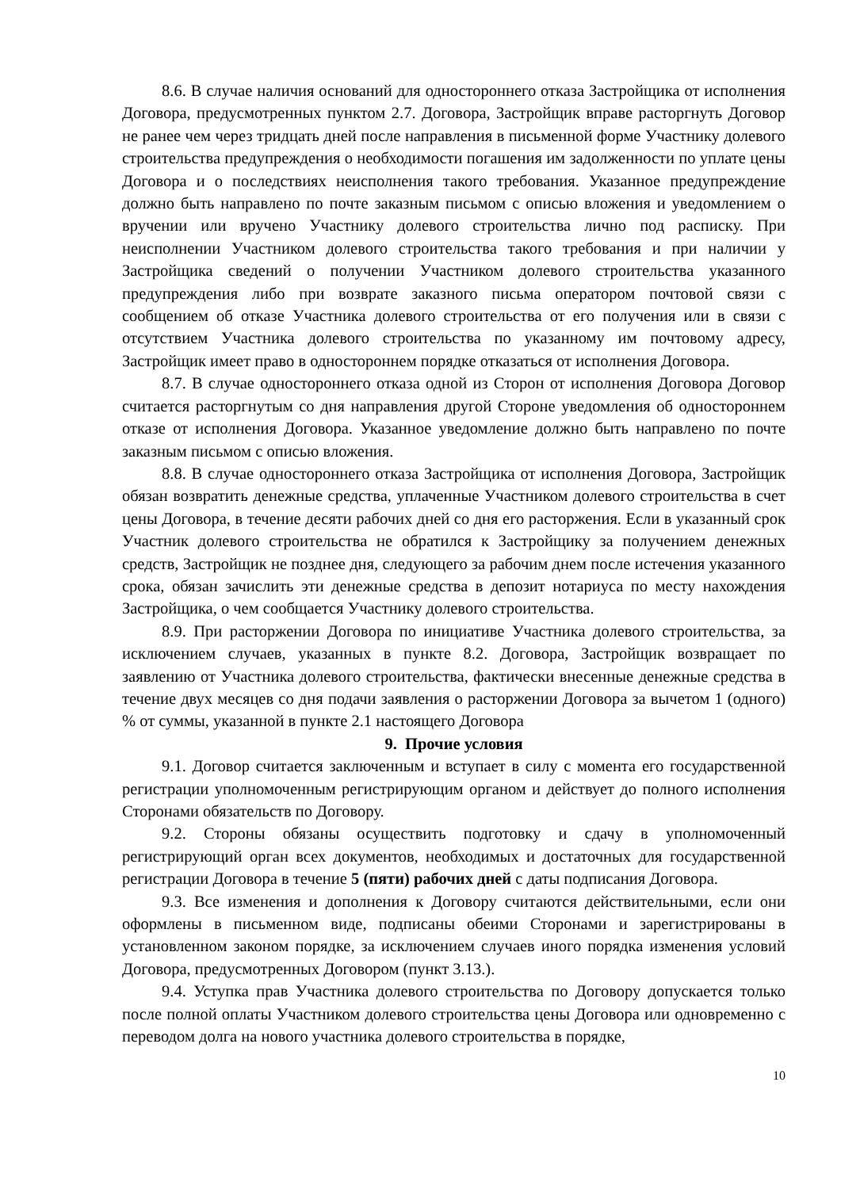8.6. В случае наличия оснований для одностороннего отказа Застройщика от исполнения Договора, предусмотренных пунктом 2.7. Договора, Застройщик вправе расторгнуть Договор не ранее чем через тридцать дней после направления в письменной форме Участнику долевого строительства предупреждения о необходимости погашения им задолженности по уплате цены Договора и о последствиях неисполнения такого требования. Указанное предупреждение должно быть направлено по почте заказным письмом с описью вложения и уведомлением о вручении или вручено Участнику долевого строительства лично под расписку. При неисполнении Участником долевого строительства такого требования и при наличии у Застройщика сведений о получении Участником долевого строительства указанного предупреждения либо при возврате заказного письма оператором почтовой связи с сообщением об отказе Участника долевого строительства от его получения или в связи с отсутствием Участника долевого строительства по указанному им почтовому адресу, Застройщик имеет право в одностороннем порядке отказаться от исполнения Договора.
8.7. В случае одностороннего отказа одной из Сторон от исполнения Договора Договор считается расторгнутым со дня направления другой Стороне уведомления об одностороннем отказе от исполнения Договора. Указанное уведомление должно быть направлено по почте заказным письмом с описью вложения.
8.8. В случае одностороннего отказа Застройщика от исполнения Договора, Застройщик обязан возвратить денежные средства, уплаченные Участником долевого строительства в счет цены Договора, в течение десяти рабочих дней со дня его расторжения. Если в указанный срок Участник долевого строительства не обратился к Застройщику за получением денежных средств, Застройщик не позднее дня, следующего за рабочим днем после истечения указанного срока, обязан зачислить эти денежные средства в депозит нотариуса по месту нахождения Застройщика, о чем сообщается Участнику долевого строительства.
8.9. При расторжении Договора по инициативе Участника долевого строительства, за исключением случаев, указанных в пункте 8.2. Договора, Застройщик возвращает по заявлению от Участника долевого строительства, фактически внесенные денежные средства в течение двух месяцев со дня подачи заявления о расторжении Договора за вычетом 1 (одного) % от суммы, указанной в пункте 2.1 настоящего Договора
9. Прочие условия
9.1. Договор считается заключенным и вступает в силу с момента его государственной регистрации уполномоченным регистрирующим органом и действует до полного исполнения Сторонами обязательств по Договору.
9.2. Стороны обязаны осуществить подготовку и сдачу в уполномоченный регистрирующий орган всех документов, необходимых и достаточных для государственной регистрации Договора в течение 5 (пяти) рабочих дней с даты подписания Договора.
9.3. Все изменения и дополнения к Договору считаются действительными, если они оформлены в письменном виде, подписаны обеими Сторонами и зарегистрированы в установленном законом порядке, за исключением случаев иного порядка изменения условий Договора, предусмотренных Договором (пункт 3.13.).
9.4. Уступка прав Участника долевого строительства по Договору допускается только после полной оплаты Участником долевого строительства цены Договора или одновременно с переводом долга на нового участника долевого строительства в порядке,
10